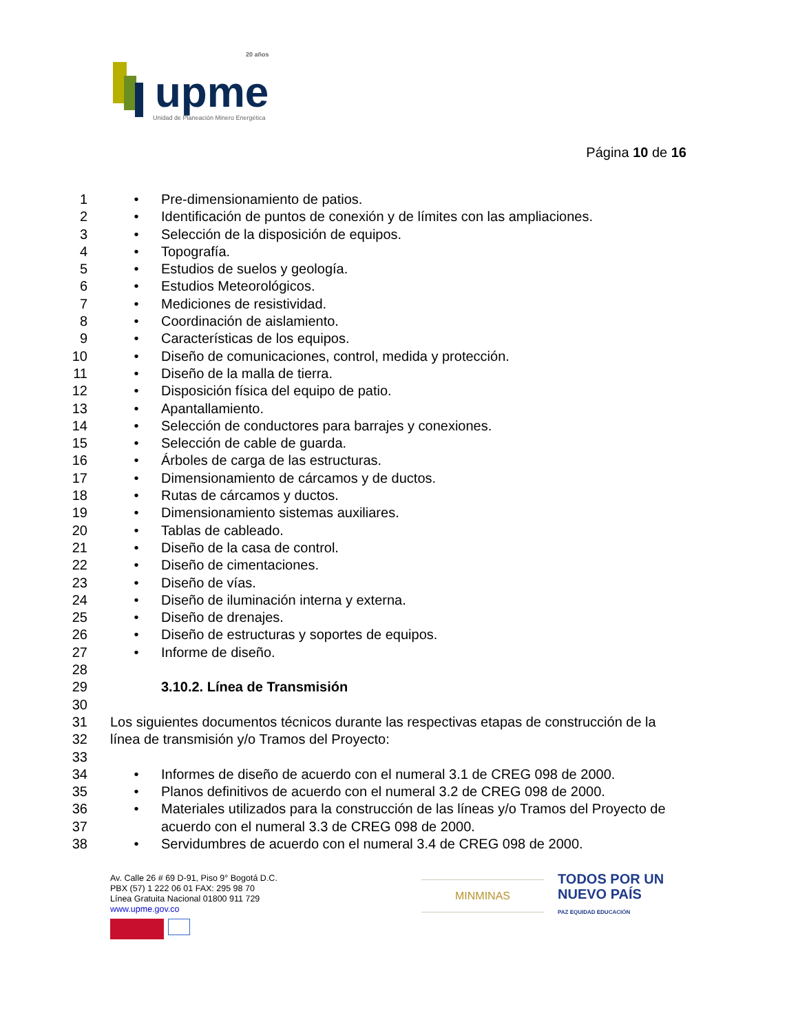upme
20 años
Unidad de Planeación Minero Energética
Página 10 de 16
1 • Pre-dimensionamiento de patios.
2 • Identificación de puntos de conexión y de límites con las ampliaciones.
3 • Selección de la disposición de equipos.
4 • Topografía.
5 • Estudios de suelos y geología.
6 • Estudios Meteorológicos.
7 • Mediciones de resistividad.
8 • Coordinación de aislamiento.
9 • Características de los equipos.
10 • Diseño de comunicaciones, control, medida y protección.
11 • Diseño de la malla de tierra.
12 • Disposición física del equipo de patio.
13 • Apantallamiento.
14 • Selección de conductores para barrajes y conexiones.
15 • Selección de cable de guarda.
16 • Árboles de carga de las estructuras.
17 • Dimensionamiento de cárcamos y de ductos.
18 • Rutas de cárcamos y ductos.
19 • Dimensionamiento sistemas auxiliares.
20 • Tablas de cableado.
21 • Diseño de la casa de control.
22 • Diseño de cimentaciones.
23 • Diseño de vías.
24 • Diseño de iluminación interna y externa.
25 • Diseño de drenajes.
26 • Diseño de estructuras y soportes de equipos.
27 • Informe de diseño.
28
29 3.10.2. Línea de Transmisión
30
31 Los siguientes documentos técnicos durante las respectivas etapas de construcción de la
32 línea de transmisión y/o Tramos del Proyecto:
33
34 • Informes de diseño de acuerdo con el numeral 3.1 de CREG 098 de 2000.
35 • Planos definitivos de acuerdo con el numeral 3.2 de CREG 098 de 2000.
36 • Materiales utilizados para la construcción de las líneas y/o Tramos del Proyecto de
37 acuerdo con el numeral 3.3 de CREG 098 de 2000.
38 • Servidumbres de acuerdo con el numeral 3.4 de CREG 098 de 2000.
Av. Calle 26 # 69 D-91, Piso 9° Bogotá D.C.
PBX (57) 1 222 06 01 FAX: 295 98 70
Línea Gratuita Nacional 01800 911 729
www.upme.gov.co
MINMINAS
TODOS POR UN
NUEVO PAÍS
PAZ EQUIDAD EDUCACIÓN